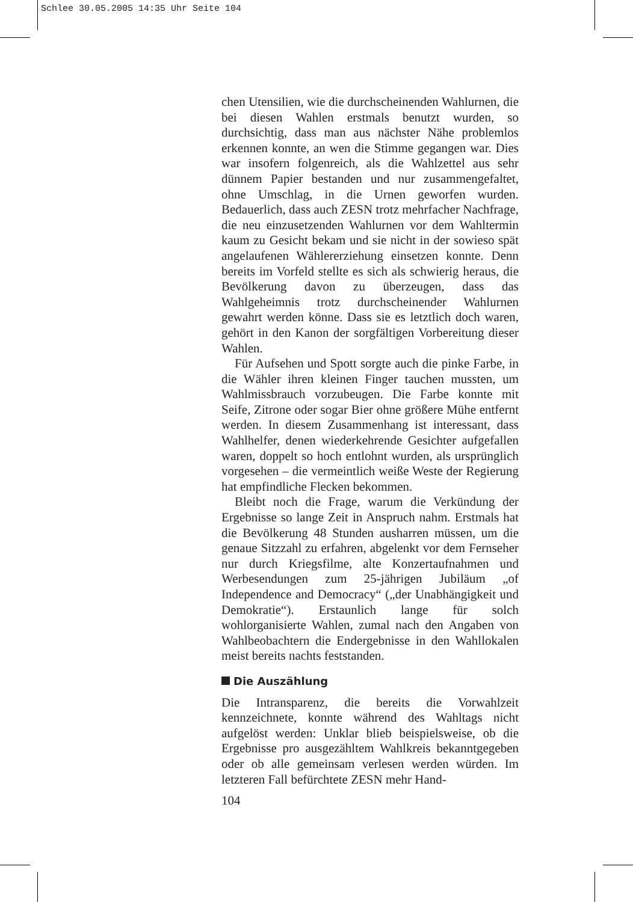Schlee 30.05.2005 14:35 Uhr Seite 104
chen Utensilien, wie die durchscheinenden Wahlurnen, die bei diesen Wahlen erstmals benutzt wurden, so durchsichtig, dass man aus nächster Nähe problemlos erkennen konnte, an wen die Stimme gegangen war. Dies war insofern folgenreich, als die Wahlzettel aus sehr dünnem Papier bestanden und nur zusammengefaltet, ohne Umschlag, in die Urnen geworfen wurden. Bedauerlich, dass auch ZESN trotz mehrfacher Nachfrage, die neu einzusetzenden Wahlurnen vor dem Wahltermin kaum zu Gesicht bekam und sie nicht in der sowieso spät angelaufenen Wählererziehung einsetzen konnte. Denn bereits im Vorfeld stellte es sich als schwierig heraus, die Bevölkerung davon zu überzeugen, dass das Wahlgeheimnis trotz durchscheinender Wahlurnen gewahrt werden könne. Dass sie es letztlich doch waren, gehört in den Kanon der sorgfältigen Vorbereitung dieser Wahlen.
Für Aufsehen und Spott sorgte auch die pinke Farbe, in die Wähler ihren kleinen Finger tauchen mussten, um Wahlmissbrauch vorzubeugen. Die Farbe konnte mit Seife, Zitrone oder sogar Bier ohne größere Mühe entfernt werden. In diesem Zusammenhang ist interessant, dass Wahlhelfer, denen wiederkehrende Gesichter aufgefallen waren, doppelt so hoch entlohnt wurden, als ursprünglich vorgesehen – die vermeintlich weiße Weste der Regierung hat empfindliche Flecken bekommen.
Bleibt noch die Frage, warum die Verkündung der Ergebnisse so lange Zeit in Anspruch nahm. Erstmals hat die Bevölkerung 48 Stunden ausharren müssen, um die genaue Sitzzahl zu erfahren, abgelenkt vor dem Fernseher nur durch Kriegsfilme, alte Konzertaufnahmen und Werbesendungen zum 25-jährigen Jubiläum „of Independence and Democracy“ („der Unabhängigkeit und Demokratie“). Erstaunlich lange für solch wohlorganisierte Wahlen, zumal nach den Angaben von Wahlbeobachtern die Endergebnisse in den Wahllokalen meist bereits nachts feststanden.
Die Auszählung
Die Intransparenz, die bereits die Vorwahlzeit kennzeichnete, konnte während des Wahltags nicht aufgelöst werden: Unklar blieb beispielsweise, ob die Ergebnisse pro ausgezähltem Wahlkreis bekanntgegeben oder ob alle gemeinsam verlesen werden würden. Im letzteren Fall befürchtete ZESN mehr Hand-
104